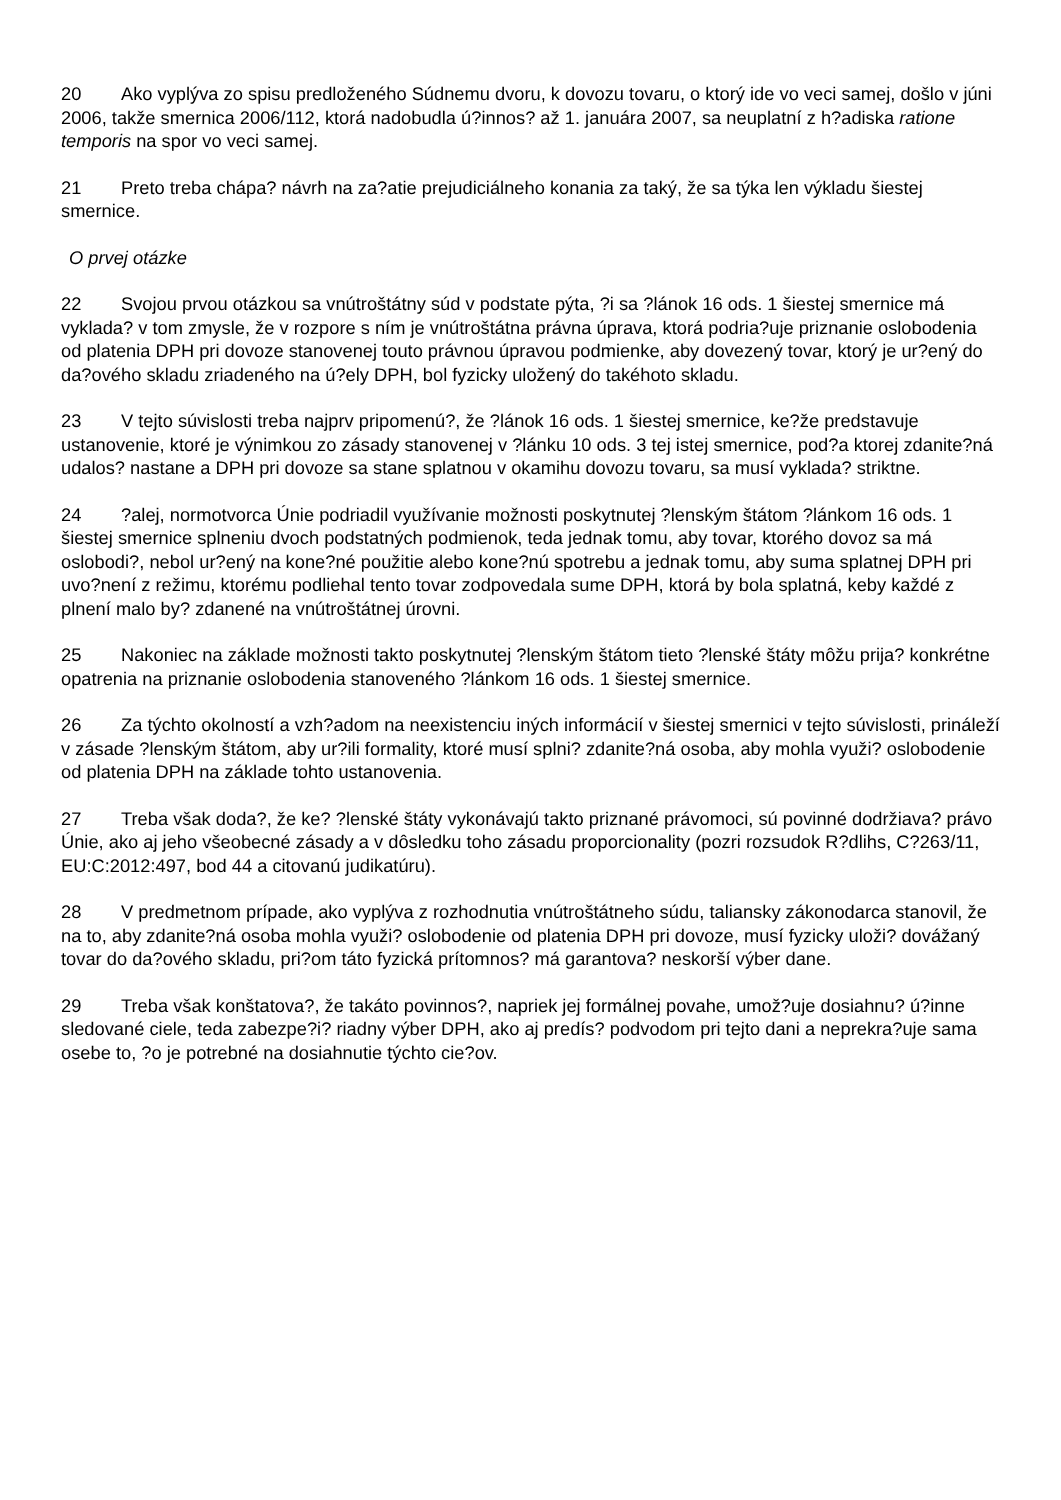20 Ako vyplýva zo spisu predloženého Súdnemu dvoru, k dovozu tovaru, o ktorý ide vo veci samej, došlo v júni 2006, takže smernica 2006/112, ktorá nadobudla ú?innos? až 1. januára 2007, sa neuplatní z h?adiska ratione temporis na spor vo veci samej.
21 Preto treba chápa? návrh na za?atie prejudiciálneho konania za taký, že sa týka len výkladu šiestej smernice.
O prvej otázke
22 Svojou prvou otázkou sa vnútroštátny súd v podstate pýta, ?i sa ?lánok 16 ods. 1 šiestej smernice má vyklada? v tom zmysle, že v rozpore s ním je vnútroštátna právna úprava, ktorá podria?uje priznanie oslobodenia od platenia DPH pri dovoze stanovenej touto právnou úpravou podmienke, aby dovezený tovar, ktorý je ur?ený do da?ového skladu zriadeného na ú?ely DPH, bol fyzicky uložený do takéhoto skladu.
23 V tejto súvislosti treba najprv pripomenú?, že ?lánok 16 ods. 1 šiestej smernice, ke?že predstavuje ustanovenie, ktoré je výnimkou zo zásady stanovenej v ?lánku 10 ods. 3 tej istej smernice, pod?a ktorej zdanite?ná udalos? nastane a DPH pri dovoze sa stane splatnou v okamihu dovozu tovaru, sa musí vyklada? striktne.
24?alej, normotvorca Únie podriadil využívanie možnosti poskytnutej ?lenským štátom ?lánkom 16 ods. 1 šiestej smernice splneniu dvoch podstatných podmienok, teda jednak tomu, aby tovar, ktorého dovoz sa má oslobodi?, nebol ur?ený na kone?né použitie alebo kone?nú spotrebu a jednak tomu, aby suma splatnej DPH pri uvo?není z režimu, ktorému podliehal tento tovar zodpovedala sume DPH, ktorá by bola splatná, keby každé z plnení malo by? zdanené na vnútroštátnej úrovni.
25 Nakoniec na základe možnosti takto poskytnutej ?lenským štátom tieto ?lenské štáty môžu prija? konkrétne opatrenia na priznanie oslobodenia stanoveného ?lánkom 16 ods. 1 šiestej smernice.
26 Za týchto okolností a vzh?adom na neexistenciu iných informácií v šiestej smernici v tejto súvislosti, prináleží v zásade ?lenským štátom, aby ur?ili formality, ktoré musí splni? zdanite?ná osoba, aby mohla využi? oslobodenie od platenia DPH na základe tohto ustanovenia.
27 Treba však doda?, že ke? ?lenské štáty vykonávajú takto priznané právomoci, sú povinné dodržiava? právo Únie, ako aj jeho všeobecné zásady a v dôsledku toho zásadu proporcionality (pozri rozsudok R?dlihs, C?263/11, EU:C:2012:497, bod 44 a citovanú judikatúru).
28 V predmetnom prípade, ako vyplýva z rozhodnutia vnútroštátneho súdu, taliansky zákonodarca stanovil, že na to, aby zdanite?ná osoba mohla využi? oslobodenie od platenia DPH pri dovoze, musí fyzicky uloži? dovážaný tovar do da?ového skladu, pri?om táto fyzická prítomnos? má garantova? neskorší výber dane.
29 Treba však konštatova?, že takáto povinnos?, napriek jej formálnej povahe, umož?uje dosiahnu? ú?inne sledované ciele, teda zabezpe?i? riadny výber DPH, ako aj predís? podvodom pri tejto dani a neprekra?uje sama osebe to, ?o je potrebné na dosiahnutie týchto cie?ov.